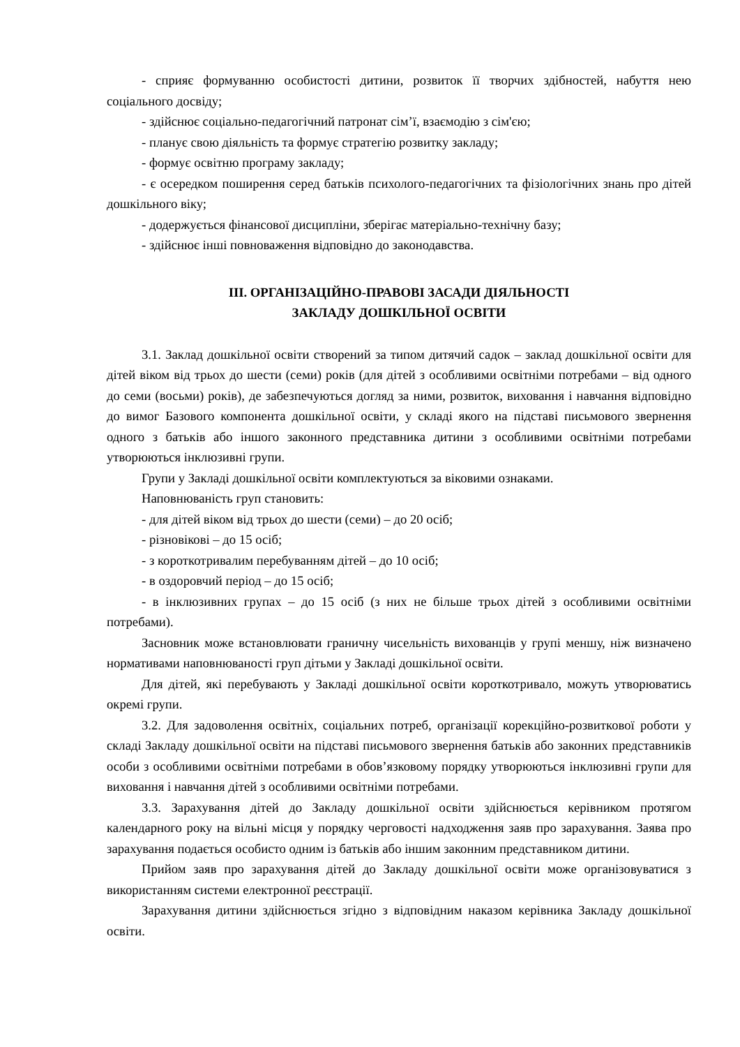- сприяє формуванню особистості дитини, розвиток її творчих здібностей, набуття нею соціального досвіду;
- здійснює соціально-педагогічний патронат сім’ї, взаємодію з сім'єю;
- планує свою діяльність та формує стратегію розвитку закладу;
- формує освітню програму закладу;
- є осередком поширення серед батьків психолого-педагогічних та фізіологічних знань про дітей дошкільного віку;
- додержується фінансової дисципліни, зберігає матеріально-технічну базу;
- здійснює інші повноваження відповідно до законодавства.
ІІІ. ОРГАНІЗАЦІЙНО-ПРАВОВІ ЗАСАДИ ДІЯЛЬНОСТІ
ЗАКЛАДУ ДОШКІЛЬНОЇ ОСВІТИ
3.1. Заклад дошкільної освіти створений за типом дитячий садок – заклад дошкільної освіти для дітей віком від трьох до шести (семи) років (для дітей з особливими освітніми потребами – від одного до семи (восьми) років), де забезпечуються догляд за ними, розвиток, виховання і навчання відповідно до вимог Базового компонента дошкільної освіти, у складі якого на підставі письмового звернення одного з батьків або іншого законного представника дитини з особливими освітніми потребами утворюються інклюзивні групи.
Групи у Закладі дошкільної освіти комплектуються за віковими ознаками.
Наповнюваність груп становить:
- для дітей віком від трьох до шести (семи) – до 20 осіб;
- різновікові – до 15 осіб;
- з короткотривалим перебуванням дітей – до 10 осіб;
- в оздоровчий період – до 15 осіб;
- в інклюзивних групах – до 15 осіб (з них не більше трьох дітей з особливими освітніми потребами).
Засновник може встановлювати граничну чисельність вихованців у групі меншу, ніж визначено нормативами наповнюваності груп дітьми у Закладі дошкільної освіти.
Для дітей, які перебувають у Закладі дошкільної освіти короткотривало, можуть утворюватись окремі групи.
3.2. Для задоволення освітніх, соціальних потреб, організації корекційно-розвиткової роботи у складі Закладу дошкільної освіти на підставі письмового звернення батьків або законних представників особи з особливими освітніми потребами в обов’язковому порядку утворюються інклюзивні групи для виховання і навчання дітей з особливими освітніми потребами.
3.3. Зарахування дітей до Закладу дошкільної освіти здійснюється керівником протягом календарного року на вільні місця у порядку черговості надходження заяв про зарахування. Заява про зарахування подається особисто одним із батьків або іншим законним представником дитини.
Прийом заяв про зарахування дітей до Закладу дошкільної освіти може організовуватися з використанням системи електронної реєстрації.
Зарахування дитини здійснюється згідно з відповідним наказом керівника Закладу дошкільної освіти.